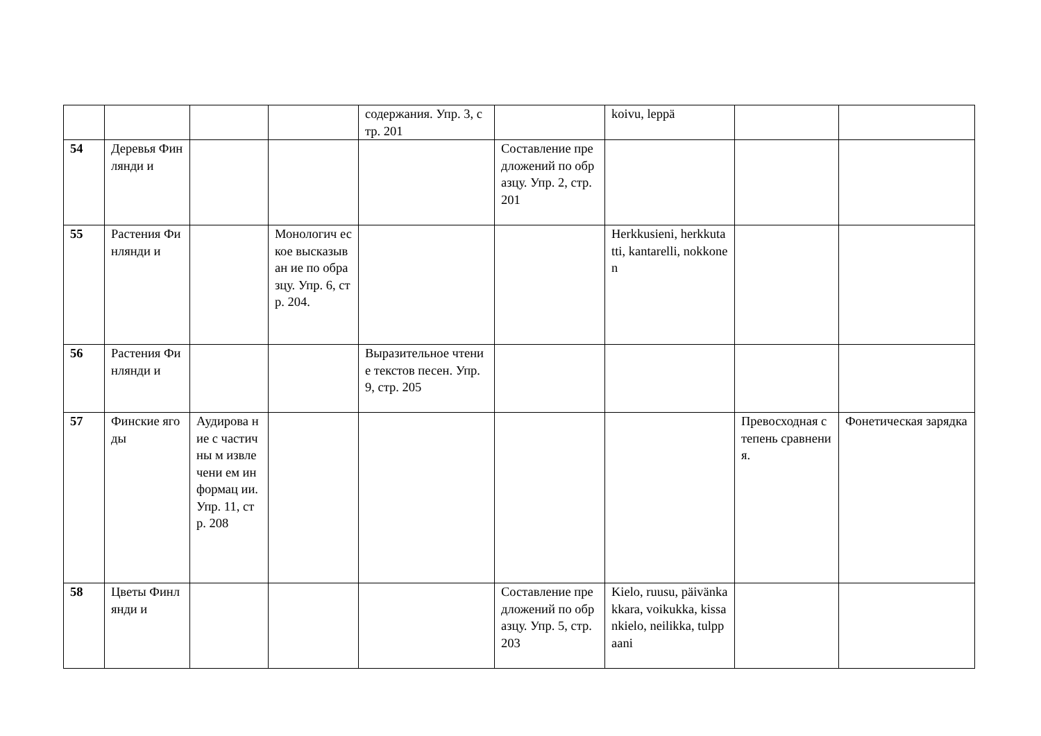| | | | | содержания. Упр. 3, стр. 201 | | koivu, leppä | | |
| 54 | Деревья Финлянди и | | | | Составление предложений по образцу. Упр. 2, стр. 201 | | | |
| 55 | Растения Финлянди и | | Монологич еское высказыван ие по образцу. Упр. 6, стр. 204. | | | Herkkusieni, herkkutatti, kantarelli, nokkonen | | |
| 56 | Растения Финлянди и | | | Выразительное чтение текстов песен. Упр. 9, стр. 205 | | | | |
| 57 | Финские ягоды | Аудирова ние с частичны м извлечени ем информац ии. Упр. 11, стр. 208 | | | | | Превосходная степень сравнения. | Фонетическая зарядка |
| 58 | Цветы Финлянди и | | | | Составление предложений по образцу. Упр. 5, стр. 203 | Kielo, ruusu, päivänkakkara, voikukka, kissankielo, neilikka, tulppaani | | |